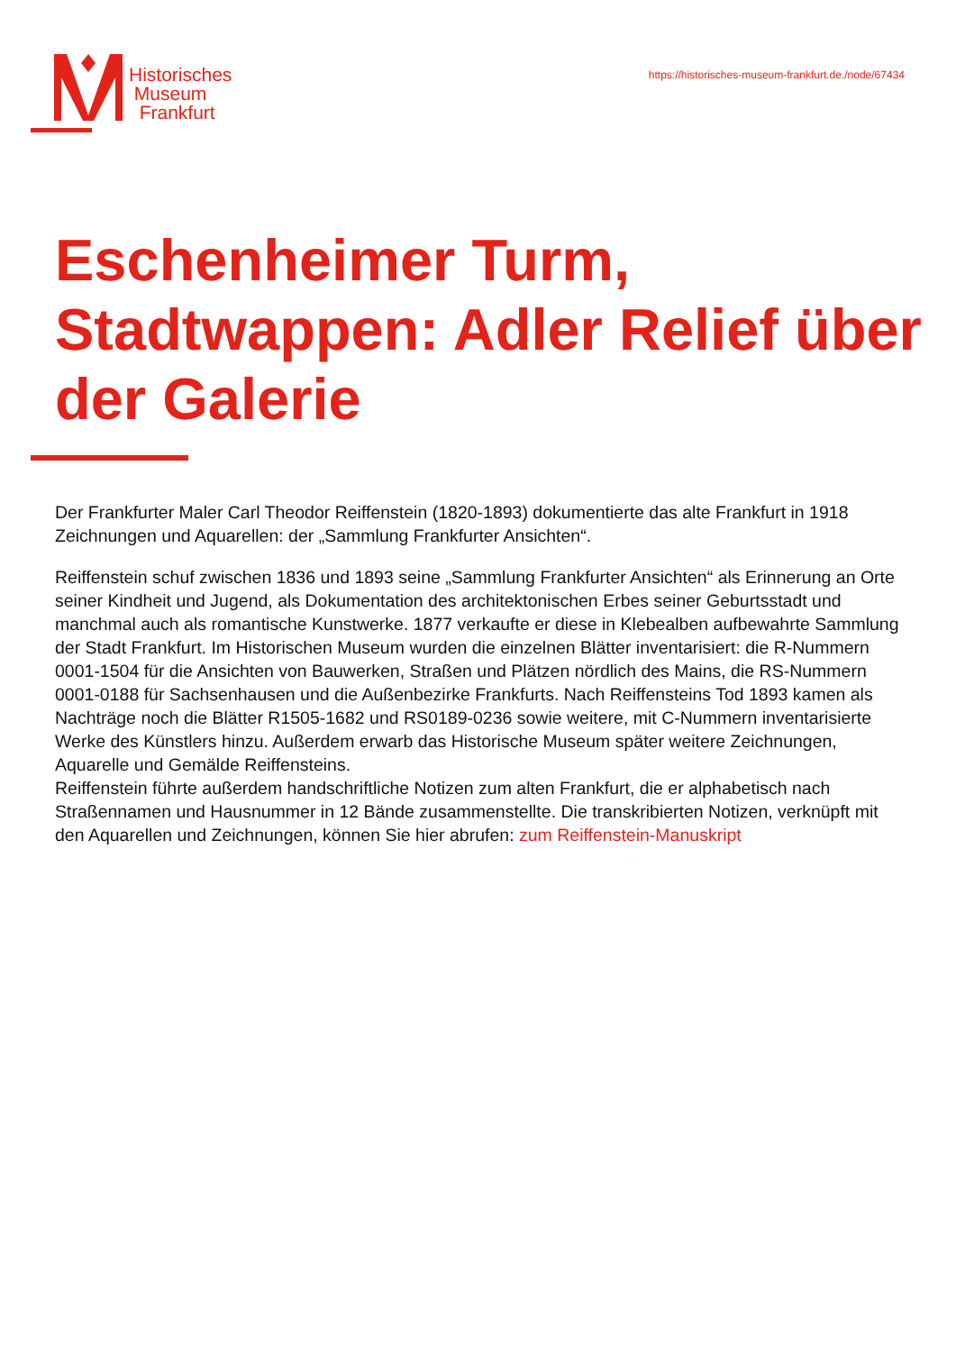Historisches
Museum
Frankfurt
https://historisches-museum-frankfurt.de./node/67434
Eschenheimer Turm, Stadtwappen: Adler Relief über der Galerie
Der Frankfurter Maler Carl Theodor Reiffenstein (1820-1893) dokumentierte das alte Frankfurt in 1918 Zeichnungen und Aquarellen: der „Sammlung Frankfurter Ansichten“.
Reiffenstein schuf zwischen 1836 und 1893 seine „Sammlung Frankfurter Ansichten“ als Erinnerung an Orte seiner Kindheit und Jugend, als Dokumentation des architektonischen Erbes seiner Geburtsstadt und manchmal auch als romantische Kunstwerke. 1877 verkaufte er diese in Klebealben aufbewahrte Sammlung der Stadt Frankfurt. Im Historischen Museum wurden die einzelnen Blätter inventarisiert: die R-Nummern 0001-1504 für die Ansichten von Bauwerken, Straßen und Plätzen nördlich des Mains, die RS-Nummern 0001-0188 für Sachsenhausen und die Außenbezirke Frankfurts. Nach Reiffensteins Tod 1893 kamen als Nachträge noch die Blätter R1505-1682 und RS0189-0236 sowie weitere, mit C-Nummern inventarisierte Werke des Künstlers hinzu. Außerdem erwarb das Historische Museum später weitere Zeichnungen, Aquarelle und Gemälde Reiffensteins.
Reiffenstein führte außerdem handschriftliche Notizen zum alten Frankfurt, die er alphabetisch nach Straßennamen und Hausnummer in 12 Bände zusammenstellte. Die transkribierten Notizen, verknüpft mit den Aquarellen und Zeichnungen, können Sie hier abrufen: zum Reiffenstein-Manuskript